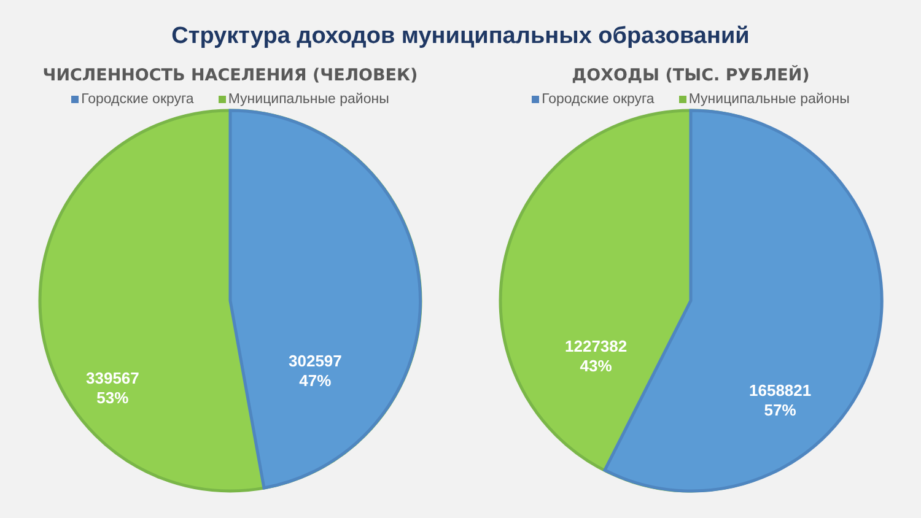Структура доходов муниципальных образований
ЧИСЛЕННОСТЬ НАСЕЛЕНИЯ (ЧЕЛОВЕК)
Городские округа Муниципальные районы
339567
53%
302597
47%
ДОХОДЫ (ТЫС. РУБЛЕЙ)
Городские округа Муниципальные районы
1227382
43%
1658821
57%